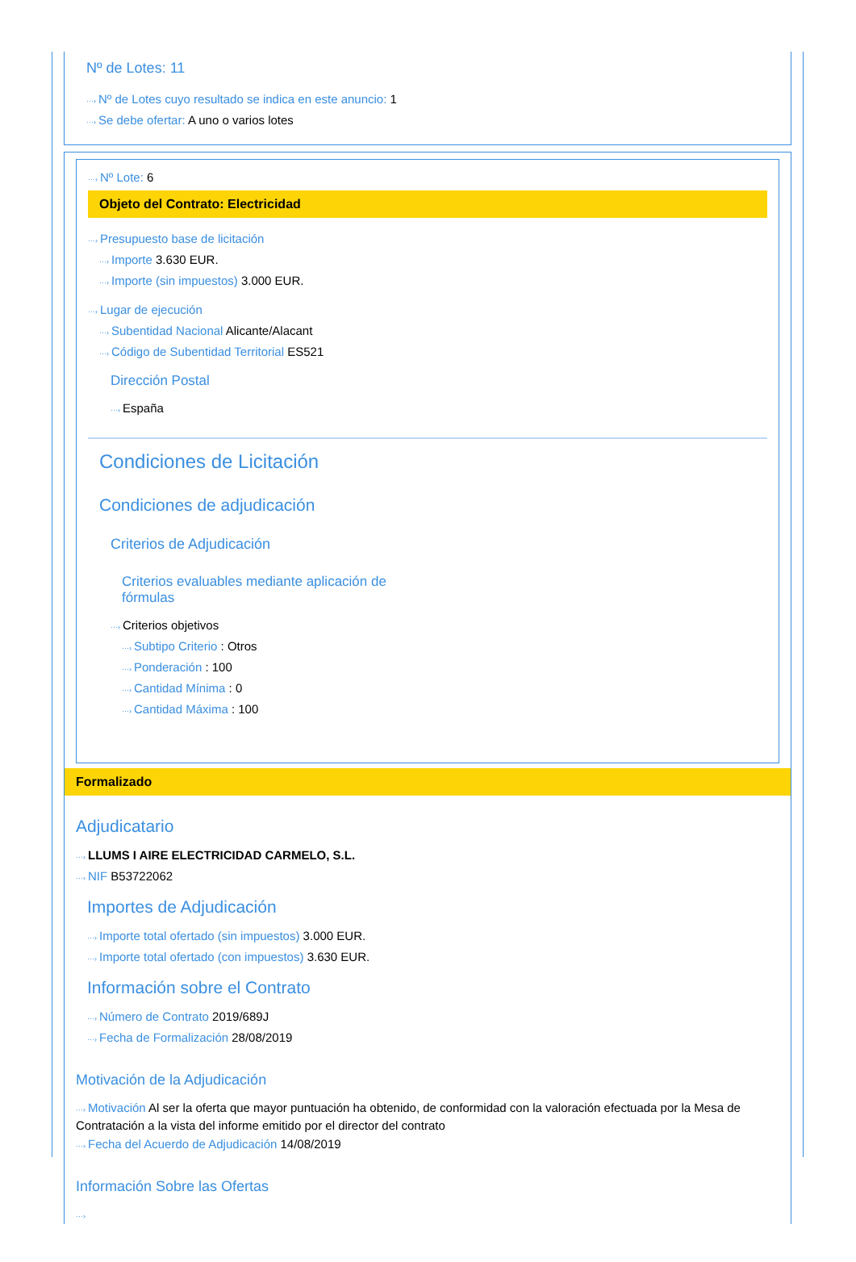Nº de Lotes: 11
···› Nº de Lotes cuyo resultado se indica en este anuncio: 1
···› Se debe ofertar: A uno o varios lotes
···› Nº Lote: 6
Objeto del Contrato: Electricidad
···› Presupuesto base de licitación
···› Importe 3.630 EUR.
···› Importe (sin impuestos) 3.000 EUR.
···› Lugar de ejecución
···› Subentidad Nacional Alicante/Alacant
···› Código de Subentidad Territorial ES521
Dirección Postal
···› España
Condiciones de Licitación
Condiciones de adjudicación
Criterios de Adjudicación
Criterios evaluables mediante aplicación de fórmulas
···› Criterios objetivos
···› Subtipo Criterio : Otros
···› Ponderación : 100
···› Cantidad Mínima : 0
···› Cantidad Máxima : 100
Formalizado
Adjudicatario
···› LLUMS I AIRE ELECTRICIDAD CARMELO, S.L.
···› NIF B53722062
Importes de Adjudicación
···› Importe total ofertado (sin impuestos) 3.000 EUR.
···› Importe total ofertado (con impuestos) 3.630 EUR.
Información sobre el Contrato
···› Número de Contrato 2019/689J
···› Fecha de Formalización 28/08/2019
Motivación de la Adjudicación
···› Motivación Al ser la oferta que mayor puntuación ha obtenido, de conformidad con la valoración efectuada por la Mesa de Contratación a la vista del informe emitido por el director del contrato
···› Fecha del Acuerdo de Adjudicación 14/08/2019
Información Sobre las Ofertas
···›